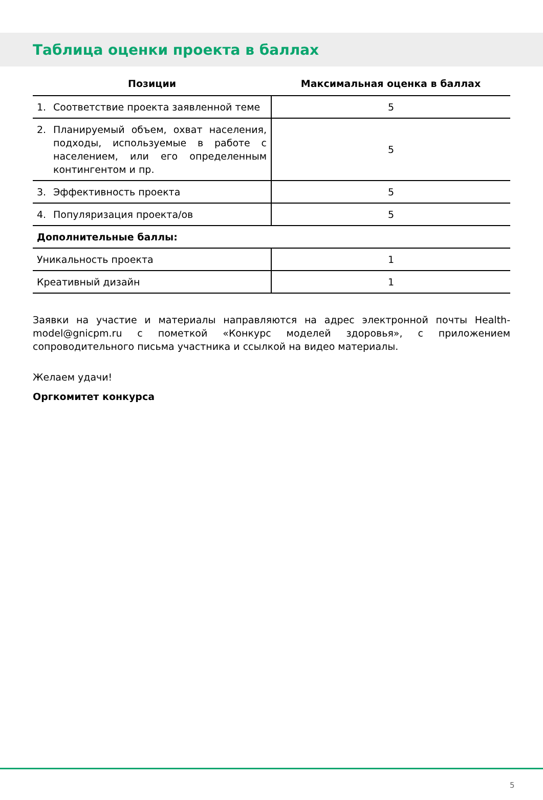Таблица оценки проекта в баллах
| Позиции | Максимальная оценка в баллах |
| --- | --- |
| 1. Соответствие проекта заявленной теме | 5 |
| 2. Планируемый объем, охват населения, подходы, используемые в работе с населением, или его определенным контингентом и пр. | 5 |
| 3. Эффективность проекта | 5 |
| 4. Популяризация проекта/ов | 5 |
| Дополнительные баллы: | |
| Уникальность проекта | 1 |
| Креативный дизайн | 1 |
Заявки на участие и материалы направляются на адрес электронной почты Health-model@gnicpm.ru с пометкой «Конкурс моделей здоровья», с приложением сопроводительного письма участника и ссылкой на видео материалы.
Желаем удачи!
Оргкомитет конкурса
5